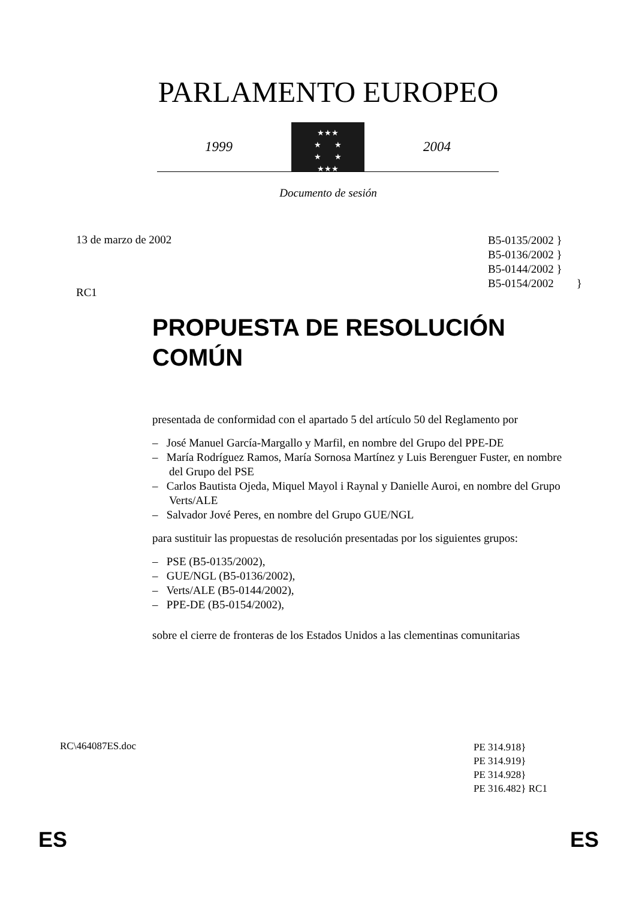PARLAMENTO EUROPEO
1999
★★★
★ ★
★ ★
★★★
2004
Documento de sesión
13 de marzo de 2002
RC1
B5-0135/2002 }
B5-0136/2002 }
B5-0144/2002 }
B5-0154/2002 }
PROPUESTA DE RESOLUCIÓN
COMÚN
presentada de conformidad con el apartado 5 del artículo 50 del Reglamento por
– José Manuel García-Margallo y Marfil, en nombre del Grupo del PPE-DE
– María Rodríguez Ramos, María Sornosa Martínez y Luis Berenguer Fuster, en nombre del Grupo del PSE
– Carlos Bautista Ojeda, Miquel Mayol i Raynal y Danielle Auroi, en nombre del Grupo Verts/ALE
– Salvador Jové Peres, en nombre del Grupo GUE/NGL
para sustituir las propuestas de resolución presentadas por los siguientes grupos:
– PSE (B5-0135/2002),
– GUE/NGL (B5-0136/2002),
– Verts/ALE (B5-0144/2002),
– PPE-DE (B5-0154/2002),
sobre el cierre de fronteras de los Estados Unidos a las clementinas comunitarias
RC\464087ES.doc
PE 314.918}
PE 314.919}
PE 314.928}
PE 316.482} RC1
ES ES